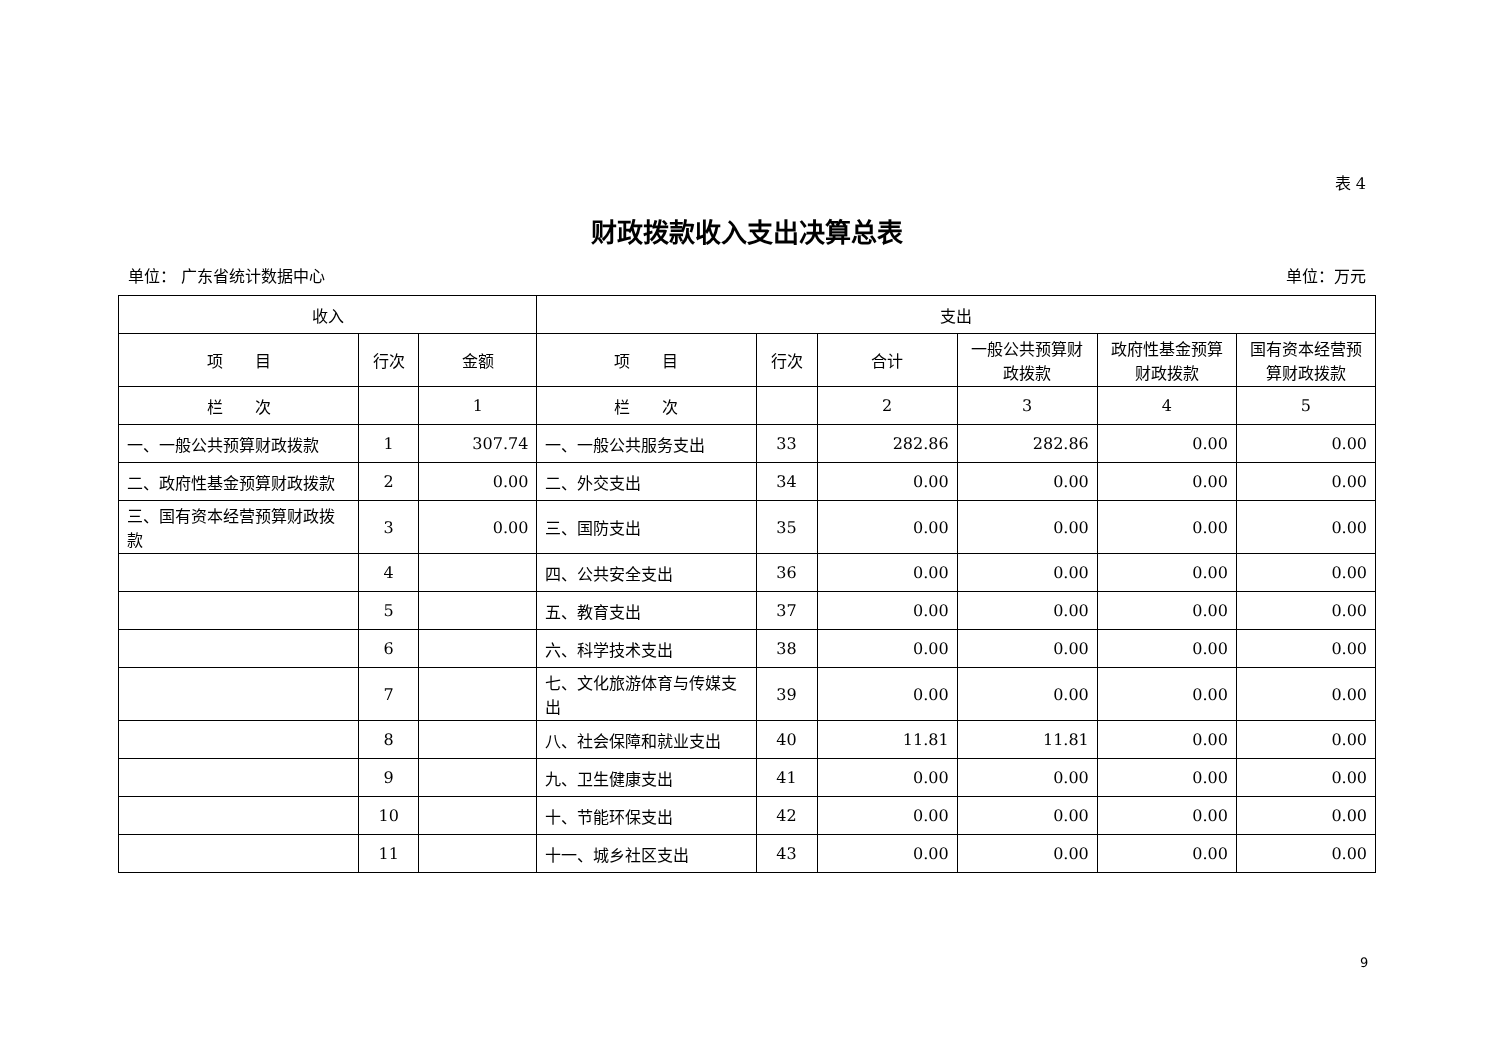表 4
财政拨款收入支出决算总表
单位： 广东省统计数据中心 单位：万元
| 收入 | | | 支出 | | | | | |
| --- | --- | --- | --- | --- | --- | --- | --- | --- |
| 项 目 | 行次 | 金额 | 项 目 | 行次 | 合计 | 一般公共预算财政拨款 | 政府性基金预算财政拨款 | 国有资本经营预算财政拨款 |
| 栏 次 | | 1 | 栏 次 | | 2 | 3 | 4 | 5 |
| 一、一般公共预算财政拨款 | 1 | 307.74 | 一、一般公共服务支出 | 33 | 282.86 | 282.86 | 0.00 | 0.00 |
| 二、政府性基金预算财政拨款 | 2 | 0.00 | 二、外交支出 | 34 | 0.00 | 0.00 | 0.00 | 0.00 |
| 三、国有资本经营预算财政拨款 | 3 | 0.00 | 三、国防支出 | 35 | 0.00 | 0.00 | 0.00 | 0.00 |
| | 4 | | 四、公共安全支出 | 36 | 0.00 | 0.00 | 0.00 | 0.00 |
| | 5 | | 五、教育支出 | 37 | 0.00 | 0.00 | 0.00 | 0.00 |
| | 6 | | 六、科学技术支出 | 38 | 0.00 | 0.00 | 0.00 | 0.00 |
| | 7 | | 七、文化旅游体育与传媒支出 | 39 | 0.00 | 0.00 | 0.00 | 0.00 |
| | 8 | | 八、社会保障和就业支出 | 40 | 11.81 | 11.81 | 0.00 | 0.00 |
| | 9 | | 九、卫生健康支出 | 41 | 0.00 | 0.00 | 0.00 | 0.00 |
| | 10 | | 十、节能环保支出 | 42 | 0.00 | 0.00 | 0.00 | 0.00 |
| | 11 | | 十一、城乡社区支出 | 43 | 0.00 | 0.00 | 0.00 | 0.00 |
9